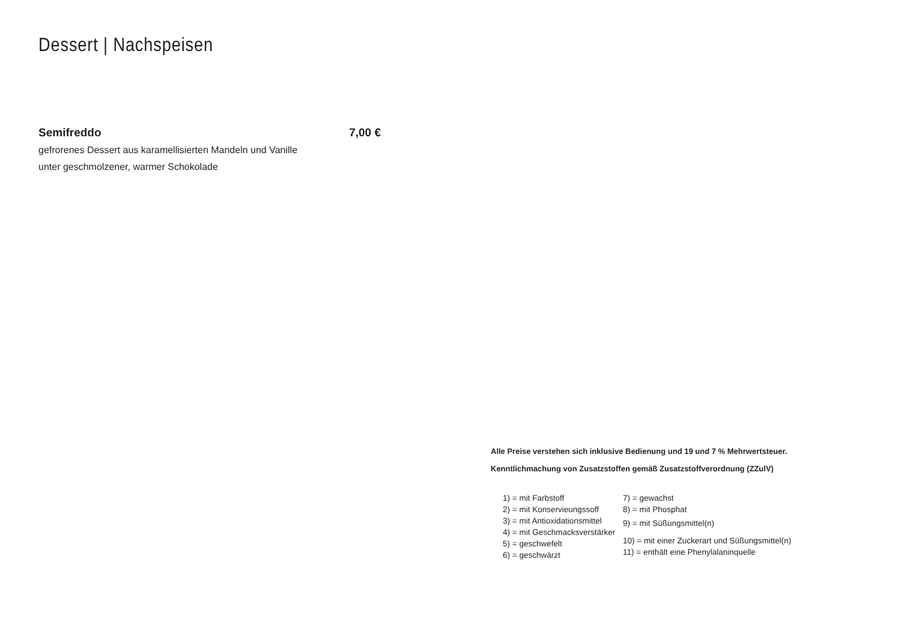Dessert | Nachspeisen
Semifreddo 7,00 €
gefrorenes Dessert aus karamellisierten Mandeln und Vanille
unter geschmolzener, warmer Schokolade
Alle Preise verstehen sich inklusive Bedienung und 19 und 7 % Mehrwertsteuer.
Kenntlichmachung von Zusatzstoffen gemäß Zusatzstoffverordnung (ZZulV)
1) = mit Farbstoff
2) = mit Konservieungssoff
3) = mit Antioxidationsmittel
4) = mit Geschmacksverstärker
5) = geschwefelt
6) = geschwärzt
7) = gewachst
8) = mit Phosphat
9) = mit Süßungsmittel(n)
10) = mit einer Zuckerart und Süßungsmittel(n)
11) = enthält eine Phenylalaninquelle